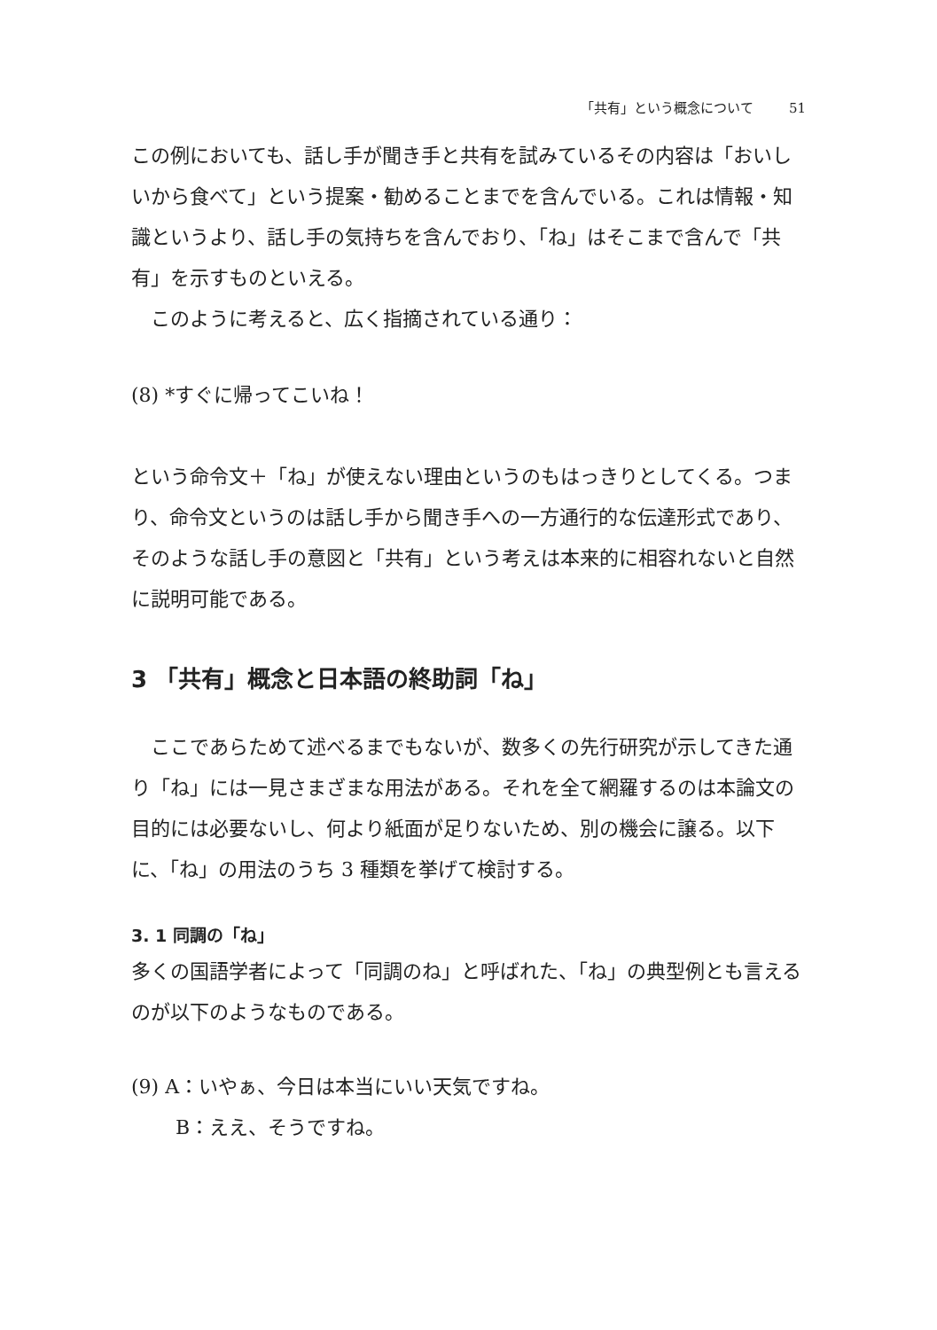「共有」という概念について 51
この例においても、話し手が聞き手と共有を試みているその内容は「おいしいから食べて」という提案・勧めることまでを含んでいる。これは情報・知識というより、話し手の気持ちを含んでおり、「ね」はそこまで含んで「共有」を示すものといえる。
このように考えると、広く指摘されている通り：
(8) *すぐに帰ってこいね！
という命令文＋「ね」が使えない理由というのもはっきりとしてくる。つまり、命令文というのは話し手から聞き手への一方通行的な伝達形式であり、そのような話し手の意図と「共有」という考えは本来的に相容れないと自然に説明可能である。
3 「共有」概念と日本語の終助詞「ね」
ここであらためて述べるまでもないが、数多くの先行研究が示してきた通り「ね」には一見さまざまな用法がある。それを全て網羅するのは本論文の目的には必要ないし、何より紙面が足りないため、別の機会に譲る。以下に、「ね」の用法のうち 3 種類を挙げて検討する。
3. 1 同調の「ね」
多くの国語学者によって「同調のね」と呼ばれた、「ね」の典型例とも言えるのが以下のようなものである。
(9) A：いやぁ、今日は本当にいい天気ですね。
B：ええ、そうですね。